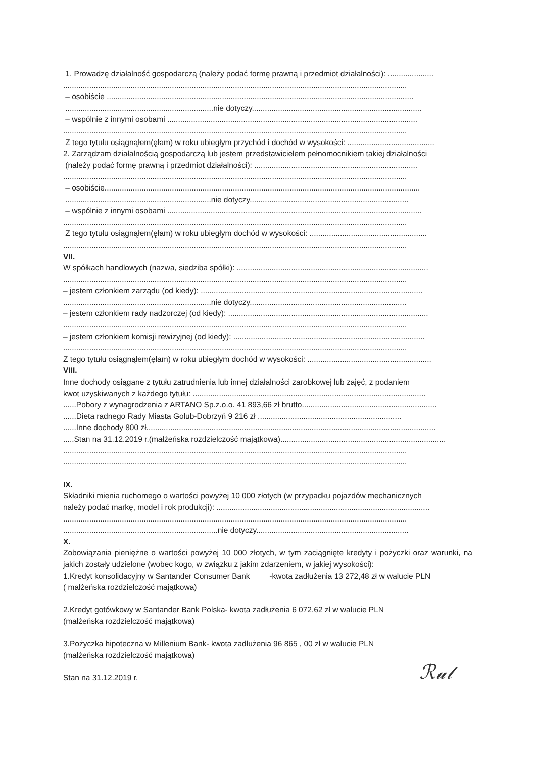1. Prowadzę działalność gospodarczą (należy podać formę prawną i przedmiot działalności): .....................
..............................................................................................................................................................
– osobiście .............................................................................................................................................
....................................................................nie dotyczy..............................................................................
– wspólnie z innymi osobami ...................................................................................................................
..............................................................................................................................................................
Z tego tytułu osiągnąłem(ęłam) w roku ubiegłym przychód i dochód w wysokości: ........................................
2. Zarządzam działalnością gospodarczą lub jestem przedstawicielem pełnomocnikiem takiej działalności
(należy podać formę prawną i przedmiot działalności): ...........................................................................
..............................................................................................................................................................
– osobiście.................................................................................................................................................
...................................................................nie dotyczy.........................................................................
– wspólnie z innymi osobami .....................................................................................................................
..............................................................................................................................................................
Z tego tytułu osiągnąłem(ęłam) w roku ubiegłym dochód w wysokości: ......................................................
..............................................................................................................................................................
VII.
W spółkach handlowych (nazwa, siedziba spółki): ........................................................................................
..............................................................................................................................................................
– jestem członkiem zarządu (od kiedy): ......................................................................................................
....................................................................nie dotyczy........................................................................
– jestem członkiem rady nadzorczej (od kiedy): ............................................................................................
..............................................................................................................................................................
– jestem członkiem komisji rewizyjnej (od kiedy): ........................................................................................
..............................................................................................................................................................
Z tego tytułu osiągnąłem(ęłam) w roku ubiegłym dochód w wysokości: .........................................................
VIII.
Inne dochody osiągane z tytułu zatrudnienia lub innej działalności zarobkowej lub zajęć, z podaniem
kwot uzyskiwanych z każdego tytułu: ...........................................................................................................
......Pobory z wynagrodzenia z ARTANO Sp.z.o.o. 41 893,66 zł brutto..............................................................
......Dieta radnego Rady Miasta Golub-Dobrzyń 9 216 zł ..................................................................
......Inne dochody 800 zł.....................................................................................................................................
.....Stan na 31.12.2019 r.(małżeńska rozdzielczość majątkowa)............................................................................
..............................................................................................................................................................
..............................................................................................................................................................
IX.
Składniki mienia ruchomego o wartości powyżej 10 000 złotych (w przypadku pojazdów mechanicznych
należy podać markę, model i rok produkcji): ..................................................................................................
..............................................................................................................................................................
.......................................................................nie dotyczy......................................................................
X.
Zobowiązania pieniężne o wartości powyżej 10 000 złotych, w tym zaciągnięte kredyty i pożyczki oraz warunki, na jakich zostały udzielone (wobec kogo, w związku z jakim zdarzeniem, w jakiej wysokości):
1.Kredyt konsolidacyjny w Santander Consumer Bank -kwota zadłużenia 13 272,48 zł w walucie PLN
( małżeńska rozdzielczość majątkowa)
2.Kredyt gotówkowy w Santander Bank Polska- kwota zadłużenia 6 072,62 zł w walucie PLN
(małżeńska rozdzielczość majątkowa)
3.Pożyczka hipoteczna w Millenium Bank- kwota zadłużenia 96 865 , 00 zł w walucie PLN
(małżeńska rozdzielczość majątkowa)
Stan na 31.12.2019 r.
ℛ𝓊𝓁